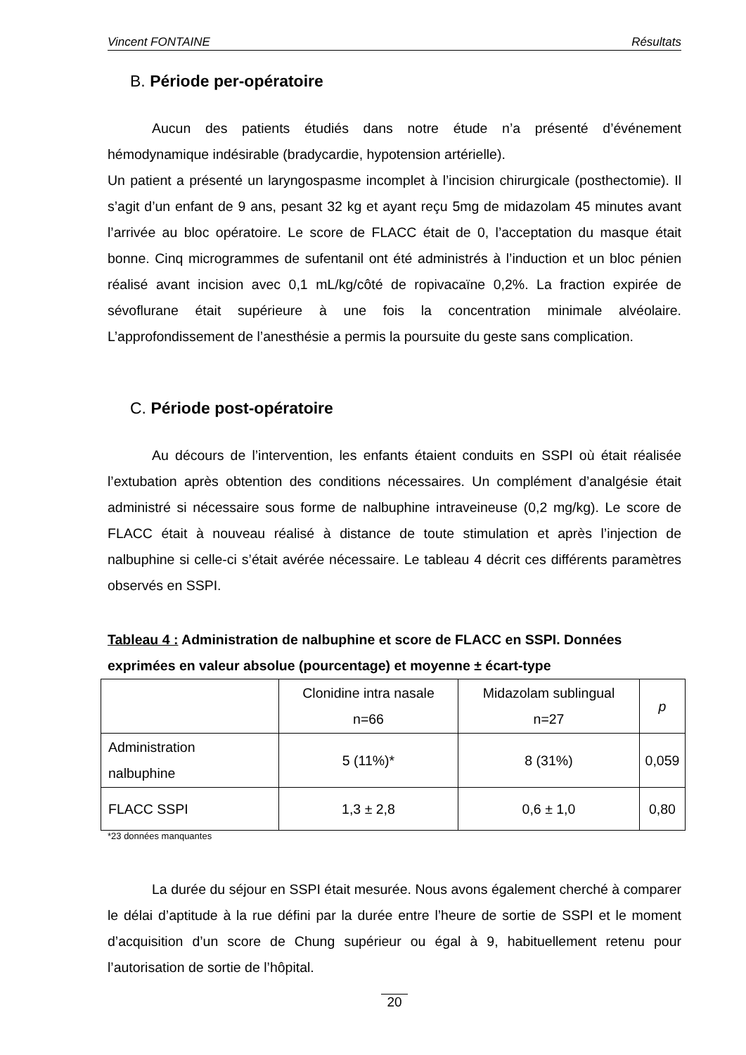Vincent FONTAINE Résultats
B. Période per-opératoire
Aucun des patients étudiés dans notre étude n’a présenté d’événement hémodynamique indésirable (bradycardie, hypotension artérielle).
Un patient a présenté un laryngospasme incomplet à l’incision chirurgicale (posthectomie). Il s’agit d’un enfant de 9 ans, pesant 32 kg et ayant reçu 5mg de midazolam 45 minutes avant l’arrivée au bloc opératoire. Le score de FLACC était de 0, l’acceptation du masque était bonne. Cinq microgrammes de sufentanil ont été administrés à l’induction et un bloc pénien réalisé avant incision avec 0,1 mL/kg/côté de ropivacaïne 0,2%. La fraction expirée de sévoflurane était supérieure à une fois la concentration minimale alvéolaire. L’approfondissement de l’anesthésie a permis la poursuite du geste sans complication.
C. Période post-opératoire
Au décours de l’intervention, les enfants étaient conduits en SSPI où était réalisée l’extubation après obtention des conditions nécessaires. Un complément d’analgésie était administré si nécessaire sous forme de nalbuphine intraveineuse (0,2 mg/kg). Le score de FLACC était à nouveau réalisé à distance de toute stimulation et après l’injection de nalbuphine si celle-ci s’était avérée nécessaire. Le tableau 4 décrit ces différents paramètres observés en SSPI.
Tableau 4 : Administration de nalbuphine et score de FLACC en SSPI. Données exprimées en valeur absolue (pourcentage) et moyenne ± écart-type
| | Clonidine intra nasale n=66 | Midazolam sublingual n=27 | p |
| --- | --- | --- | --- |
| Administration nalbuphine | 5 (11%)* | 8 (31%) | 0,059 |
| FLACC SSPI | 1,3 ± 2,8 | 0,6 ± 1,0 | 0,80 |
*23 données manquantes
La durée du séjour en SSPI était mesurée. Nous avons également cherché à comparer le délai d’aptitude à la rue défini par la durée entre l’heure de sortie de SSPI et le moment d’acquisition d’un score de Chung supérieur ou égal à 9, habituellement retenu pour l’autorisation de sortie de l’hôpital.
20